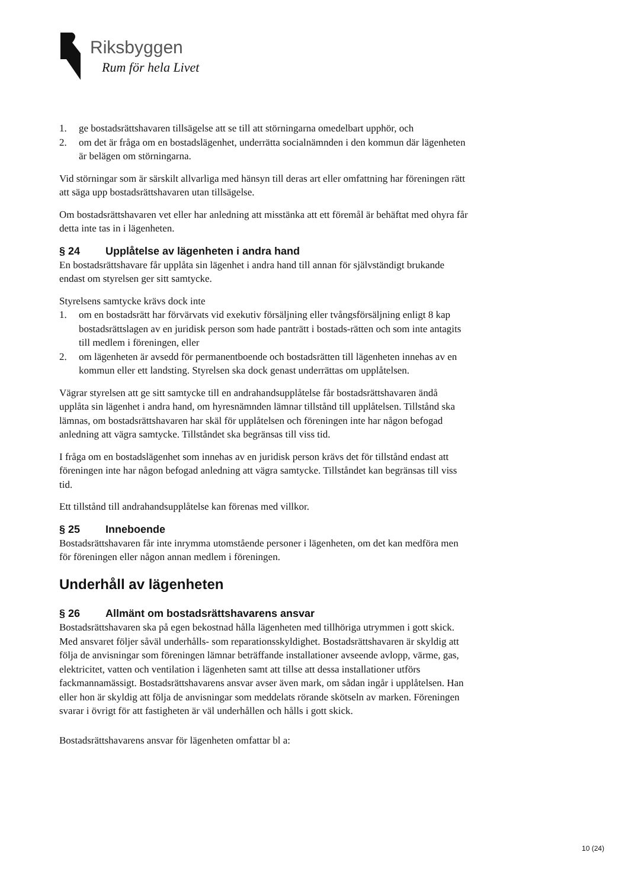Riksbyggen
Rum för hela Livet
1. ge bostadsrättshavaren tillsägelse att se till att störningarna omedelbart upphör, och
2. om det är fråga om en bostadslägenhet, underrätta socialnämnden i den kommun där lägenheten är belägen om störningarna.
Vid störningar som är särskilt allvarliga med hänsyn till deras art eller omfattning har föreningen rätt att säga upp bostadsrättshavaren utan tillsägelse.
Om bostadsrättshavaren vet eller har anledning att misstänka att ett föremål är behäftat med ohyra får detta inte tas in i lägenheten.
§ 24 Upplåtelse av lägenheten i andra hand
En bostadsrättshavare får upplåta sin lägenhet i andra hand till annan för självständigt brukande endast om styrelsen ger sitt samtycke.
Styrelsens samtycke krävs dock inte
1. om en bostadsrätt har förvärvats vid exekutiv försäljning eller tvångsförsäljning enligt 8 kap bostadsrättslagen av en juridisk person som hade panträtt i bostads-rätten och som inte antagits till medlem i föreningen, eller
2. om lägenheten är avsedd för permanentboende och bostadsrätten till lägenheten innehas av en kommun eller ett landsting. Styrelsen ska dock genast underrättas om upplåtelsen.
Vägrar styrelsen att ge sitt samtycke till en andrahandsupplåtelse får bostadsrättshavaren ändå upplåta sin lägenhet i andra hand, om hyresnämnden lämnar tillstånd till upplåtelsen. Tillstånd ska lämnas, om bostadsrättshavaren har skäl för upplåtelsen och föreningen inte har någon befogad anledning att vägra samtycke. Tillståndet ska begränsas till viss tid.
I fråga om en bostadslägenhet som innehas av en juridisk person krävs det för tillstånd endast att föreningen inte har någon befogad anledning att vägra samtycke. Tillståndet kan begränsas till viss tid.
Ett tillstånd till andrahandsupplåtelse kan förenas med villkor.
§ 25 Inneboende
Bostadsrättshavaren får inte inrymma utomstående personer i lägenheten, om det kan medföra men för föreningen eller någon annan medlem i föreningen.
Underhåll av lägenheten
§ 26 Allmänt om bostadsrättshavarens ansvar
Bostadsrättshavaren ska på egen bekostnad hålla lägenheten med tillhöriga utrymmen i gott skick. Med ansvaret följer såväl underhålls- som reparationsskyldighet. Bostadsrättshavaren är skyldig att följa de anvisningar som föreningen lämnar beträffande installationer avseende avlopp, värme, gas, elektricitet, vatten och ventilation i lägenheten samt att tillse att dessa installationer utförs fackmannamässigt. Bostadsrättshavarens ansvar avser även mark, om sådan ingår i upplåtelsen. Han eller hon är skyldig att följa de anvisningar som meddelats rörande skötseln av marken. Föreningen svarar i övrigt för att fastigheten är väl underhållen och hålls i gott skick.
Bostadsrättshavarens ansvar för lägenheten omfattar bl a:
10 (24)